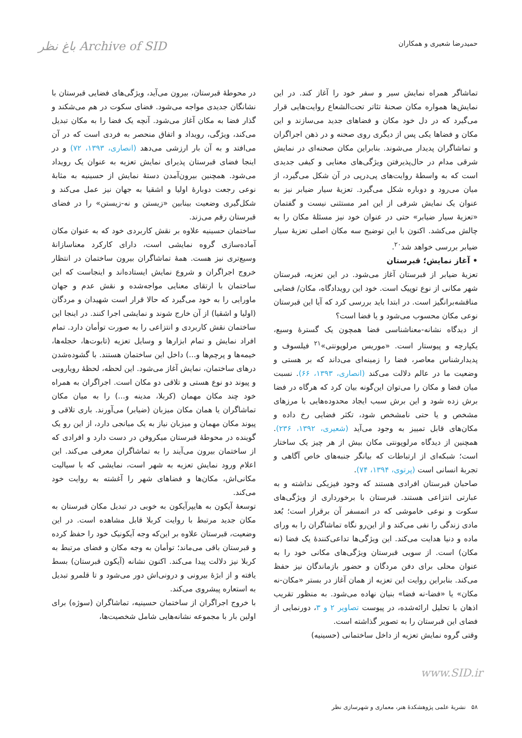حمیدرضا شعیری و همکاران
Archive of SID باغ نظر
تماشاگر همراه نمایش سیر و سفر خود را آغاز کند. در این نمایش‌ها همواره مکان صحنهٔ تئاتر تحت‌الشعاع روایت‌هایی قرار می‌گیرد که در دل خود مکان و فضاهای جدید می‌سازند و این مکان و فضاها یکی پس از دیگری روی صحنه و در ذهن اجراگران و تماشاگران پدیدار می‌شوند. بنابراین مکان صحنه‌ای در نمایش شرقی مدام در حال‌پذیرفتن ویژگی‌های معنایی و کیفی جدیدی است که به واسطهٔ روایت‌های پی‌درپی در آن شکل می‌گیرد، از میان می‌رود و دوباره شکل می‌گیرد. تعزیهٔ سیار ضیابر نیز به عنوان یک نمایش شرقی از این امر مستثنی نیست و گفتمان «تعزیهٔ سیار ضیابر» حتی در عنوان خود نیز مسئلهٔ مکان را به چالش می‌کشد. اکنون با این توضیح سه مکان اصلی تعزیهٔ سیار ضیابر بررسی خواهد شد<sup>۲۰</sup>.
• آغاز نمایش؛ قبرستان
تعزیهٔ ضیابر از قبرستان آغاز می‌شود. در این تعزیه، قبرستان شهر مکانی از نوع توپیک است. خود این رویدادگاه، مکان/ فضایی مناقشه‌برانگیز است. در ابتدا باید بررسی کرد که آیا این قبرستان نوعی مکان محسوب می‌شود و یا فضا است؟
از دیدگاه نشانه-معناشناسی فضا همچون یک گسترهٔ وسیع، یکپارچه و پیوستار است. «موریس مرلوپونتی»<sup>۲۱</sup> فیلسوف و پدیدارشناس معاصر، فضا را زمینه‌ای می‌داند که بر هستی و وضعیت ما در عالم دلالت می‌کند (انصاری، ۱۳۹۳، ۶۶). نسبت میان فضا و مکان را می‌توان این‌گونه بیان کرد که هرگاه در فضا برش زده شود و این برش سبب ایجاد محدوده‌هایی با مرزهای مشخص و یا حتی نامشخص شود، تکثر فضایی رخ داده و مکان‌های قابل تمییز به وجود می‌آید (شعیری، ۱۳۹۲، ۲۳۶). همچنین از دیدگاه مرلوپونتی مکان بیش از هر چیز یک ساختار است؛ شبکه‌ای از ارتباطات که بیانگر جنبه‌های خاص آگاهی و تجربهٔ انسانی است (پرتوی، ۱۳۹۴، ۷۴).
صاحبان قبرستان افرادی هستند که وجود فیزیکی نداشته و به عبارتی انتزاعی هستند. قبرستان با برخورداری از ویژگی‌های سکوت و نوعی خاموشی که در اتمسفر آن برقرار است؛ بُعد مادی زندگی را نفی می‌کند و از این‌رو نگاه تماشاگران را به ورای ماده و دنیا هدایت می‌کند. این ویژگی‌ها تداعی‌کنندهٔ یک فضا (نه مکان) است. از سویی قبرستان ویژگی‌های مکانی خود را به عنوان محلی برای دفن مردگان و حضور بازماندگان نیز حفظ می‌کند. بنابراین روایت این تعزیه از همان آغاز در بستر «مکان-نه مکان» یا «فضا-نه فضا» بنیان نهاده می‌شود. به منظور تقریب اذهان با تحلیل ارائه‌شده، در پیوست تصاویر ۲ و ۳، دورنمایی از فضای این قبرستان را به تصویر گذاشته است.
وقتی گروه نمایش تعزیه از داخل ساختمانی (حسینیه)
در محوطهٔ قبرستان، بیرون می‌آید، ویژگی‌های فضایی قبرستان با نشانگان جدیدی مواجه می‌شود. فضای سکوت در هم می‌شکند و گذار فضا به مکان آغاز می‌شود. آنچه یک فضا را به مکان تبدیل می‌کند، ویژگی، رویداد و اتفاق منحصر به فردی است که در آن می‌افتد و به آن بار ارزشی می‌دهد (انصاری، ۱۳۹۳، ۷۲) و در اینجا فضای قبرستان پذیرای نمایش تعزیه به عنوان یک رویداد می‌شود. همچنین بیرون‌آمدن دستهٔ نمایش از حسینیه به مثابهٔ نوعی رجعت دوبارهٔ اولیا و اشقیا به جهان نیز عمل می‌کند و شکل‌گیری وضعیت بینابین «زیستن و نه-زیستن» را در فضای قبرستان رقم می‌زند.
ساختمان حسینیه علاوه بر نقش کاربردی خود که به عنوان مکان آماده‌سازی گروه نمایشی است، دارای کارکرد معناسازانهٔ وسیع‌تری نیز هست. همهٔ تماشاگران بیرون ساختمان در انتظار خروج اجراگران و شروع نمایش ایستاده‌اند و اینجاست که این ساختمان با ارتقای معنایی مواجه‌شده و نقش عدم و جهان ماورایی را به خود می‌گیرد که حالا قرار است شهیدان و مردگان (اولیا و اشقیا) از آن خارج شوند و نمایشی اجرا کنند. در اینجا این ساختمان نقش کاربردی و انتزاعی را به صورت توأمان دارد. تمام افراد نمایش و تمام ابزارها و وسایل تعزیه (تابوت‌ها، حجله‌ها، خیمه‌ها و پرچم‌ها و...) داخل این ساختمان هستند. با گشوده‌شدن درهای ساختمان، نمایش آغاز می‌شود. این لحظه، لحظهٔ رویارویی و پیوند دو نوع هستی و تلاقی دو مکان است. اجراگران به همراه خود چند مکان مهمان (کربلا، مدینه و...) را به میان مکان تماشاگران یا همان مکان میزبان (ضیابر) می‌آورند. باری تلاقی و پیوند مکان مهمان و میزبان نیاز به یک میانجی دارد، از این رو یک گوینده در محوطهٔ قبرستان میکروفن در دست دارد و افرادی که از ساختمان بیرون می‌آیند را به تماشاگران معرفی می‌کند. این اعلام ورود نمایش تعزیه به شهر است، نمایشی که با سیالیت مکانی‌اش، مکان‌ها و فضاهای شهر را آغشته به روایت خود می‌کند.
توسعهٔ آیکون به هایپرآیکون به خوبی در تبدیل مکان قبرستان به مکان جدید مرتبط با روایت کربلا قابل مشاهده است. در این وضعیت، قبرستان علاوه بر این‌که وجه آیکونیک خود را حفظ کرده و قبرستان باقی می‌ماند؛ توأمان به وجه مکان و فضای مرتبط به کربلا نیز دلالت پیدا می‌کند. اکنون نشانه (آیکون قبرستان) بسط یافته و از ابژهٔ بیرونی و درونی‌اش دور می‌شود و تا قلمرو تبدیل به استعاره پیشروی می‌کند.
با خروج اجراگران از ساختمان حسینیه، تماشاگران (سوژه) برای اولین بار با مجموعه نشانه‌هایی شامل شخصیت‌ها،
www.SID.ir
۵۸ نشریهٔ علمی پژوهشکدهٔ هنر، معماری و شهرسازی نظر